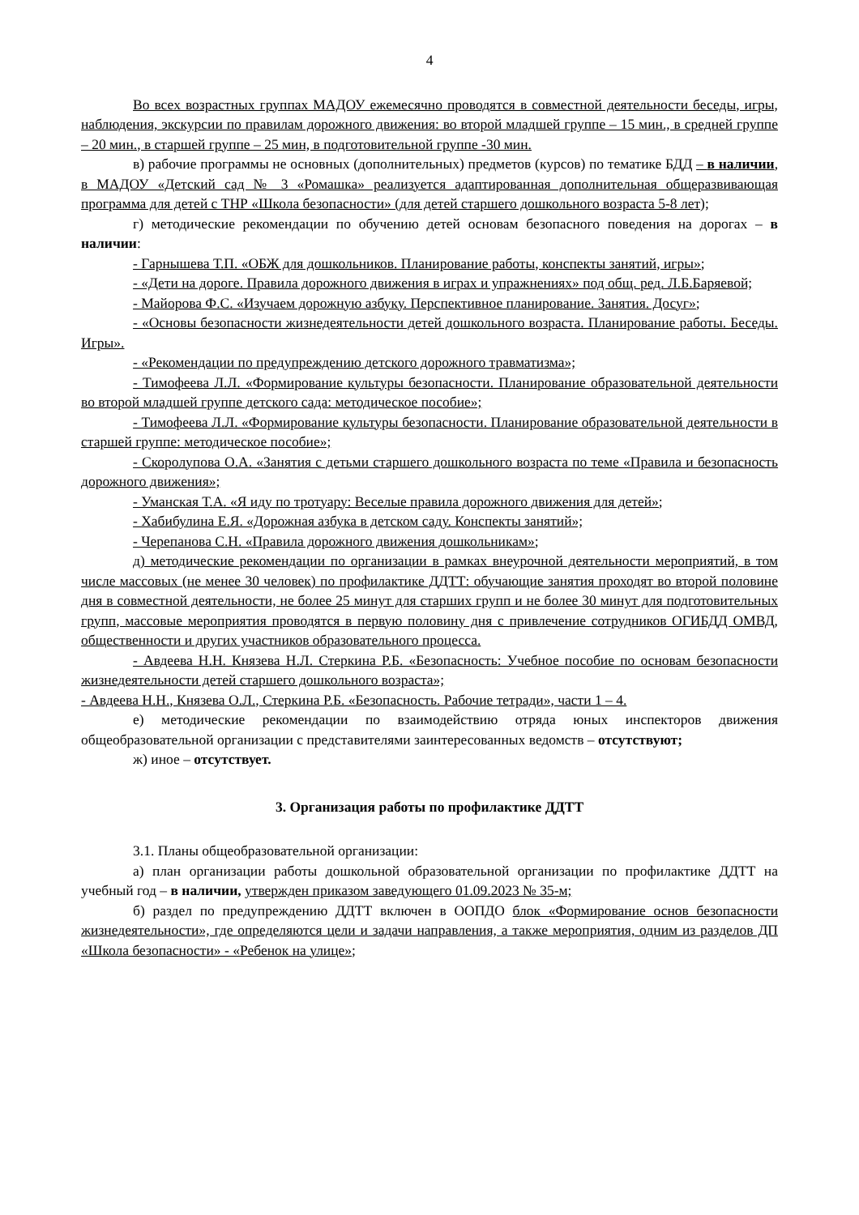4
Во всех возрастных группах МАДОУ ежемесячно проводятся в совместной деятельности беседы, игры, наблюдения, экскурсии по правилам дорожного движения: во второй младшей группе – 15 мин., в средней группе – 20 мин., в старшей группе – 25 мин, в подготовительной группе -30 мин.
в) рабочие программы не основных (дополнительных) предметов (курсов) по тематике БДД – в наличии, в МАДОУ «Детский сад № 3 «Ромашка» реализуется адаптированная дополнительная общеразвивающая программа для детей с ТНР «Школа безопасности» (для детей старшего дошкольного возраста 5-8 лет);
г) методические рекомендации по обучению детей основам безопасного поведения на дорогах – в наличии:
- Гарнышева Т.П. «ОБЖ для дошкольников. Планирование работы, конспекты занятий, игры»;
- «Дети на дороге. Правила дорожного движения в играх и упражнениях» под общ. ред. Л.Б.Баряевой;
- Майорова Ф.С. «Изучаем дорожную азбуку. Перспективное планирование. Занятия. Досуг»;
- «Основы безопасности жизнедеятельности детей дошкольного возраста. Планирование работы. Беседы. Игры».
- «Рекомендации по предупреждению детского дорожного травматизма»;
- Тимофеева Л.Л. «Формирование культуры безопасности. Планирование образовательной деятельности во второй младшей группе детского сада: методическое пособие»;
- Тимофеева Л.Л. «Формирование культуры безопасности. Планирование образовательной деятельности в старшей группе: методическое пособие»;
- Скоролупова О.А. «Занятия с детьми старшего дошкольного возраста по теме «Правила и безопасность дорожного движения»;
- Уманская Т.А. «Я иду по тротуару: Веселые правила дорожного движения для детей»;
- Хабибулина Е.Я. «Дорожная азбука в детском саду. Конспекты занятий»;
- Черепанова С.Н. «Правила дорожного движения дошкольникам»;
д) методические рекомендации по организации в рамках внеурочной деятельности мероприятий, в том числе массовых (не менее 30 человек) по профилактике ДДТТ: обучающие занятия проходят во второй половине дня в совместной деятельности, не более 25 минут для старших групп и не более 30 минут для подготовительных групп, массовые мероприятия проводятся в первую половину дня с привлечение сотрудников ОГИБДД ОМВД, общественности и других участников образовательного процесса.
- Авдеева Н.Н. Князева Н.Л. Стеркина Р.Б. «Безопасность: Учебное пособие по основам безопасности жизнедеятельности детей старшего дошкольного возраста»;
- Авдеева Н.Н., Князева О.Л., Стеркина Р.Б. «Безопасность. Рабочие тетради», части 1 – 4.
е) методические рекомендации по взаимодействию отряда юных инспекторов движения общеобразовательной организации с представителями заинтересованных ведомств – отсутствуют;
ж) иное – отсутствует.
3. Организация работы по профилактике ДДТТ
3.1. Планы общеобразовательной организации:
а) план организации работы дошкольной образовательной организации по профилактике ДДТТ на учебный год – в наличии, утвержден приказом заведующего 01.09.2023 № 35-м;
б) раздел по предупреждению ДДТТ включен в ООПДО блок «Формирование основ безопасности жизнедеятельности», где определяются цели и задачи направления, а также мероприятия, одним из разделов ДП «Школа безопасности» - «Ребенок на улице»;